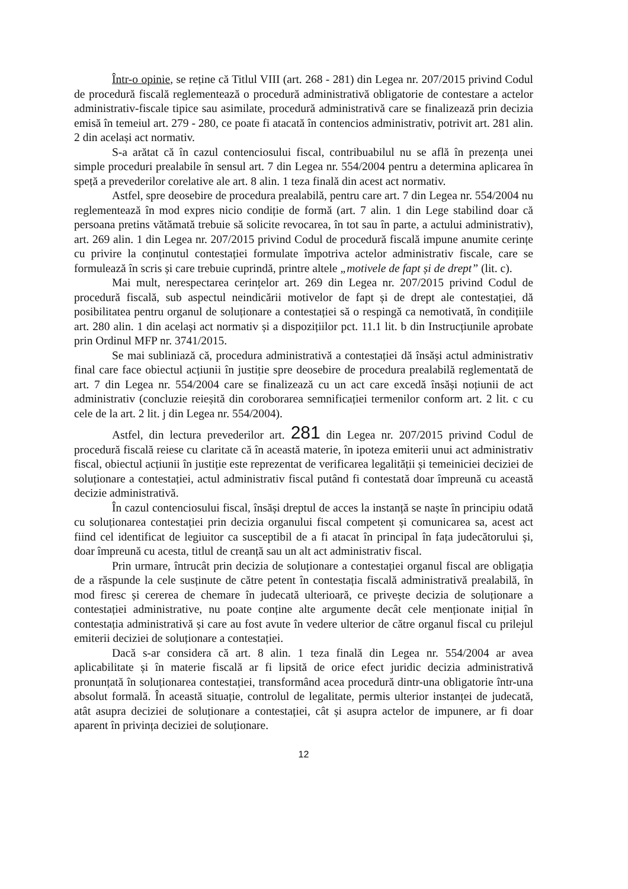Într-o opinie, se reține că Titlul VIII (art. 268 - 281) din Legea nr. 207/2015 privind Codul de procedură fiscală reglementează o procedură administrativă obligatorie de contestare a actelor administrativ-fiscale tipice sau asimilate, procedură administrativă care se finalizează prin decizia emisă în temeiul art. 279 - 280, ce poate fi atacată în contencios administrativ, potrivit art. 281 alin. 2 din același act normativ.
S-a arătat că în cazul contenciosului fiscal, contribuabilul nu se află în prezența unei simple proceduri prealabile în sensul art. 7 din Legea nr. 554/2004 pentru a determina aplicarea în speță a prevederilor corelative ale art. 8 alin. 1 teza finală din acest act normativ.
Astfel, spre deosebire de procedura prealabilă, pentru care art. 7 din Legea nr. 554/2004 nu reglementează în mod expres nicio condiție de formă (art. 7 alin. 1 din Lege stabilind doar că persoana pretins vătămată trebuie să solicite revocarea, în tot sau în parte, a actului administrativ), art. 269 alin. 1 din Legea nr. 207/2015 privind Codul de procedură fiscală impune anumite cerințe cu privire la conținutul contestației formulate împotriva actelor administrativ fiscale, care se formulează în scris și care trebuie cuprindă, printre altele „motivele de fapt și de drept” (lit. c).
Mai mult, nerespectarea cerințelor art. 269 din Legea nr. 207/2015 privind Codul de procedură fiscală, sub aspectul neindicării motivelor de fapt și de drept ale contestației, dă posibilitatea pentru organul de soluționare a contestației să o respingă ca nemotivată, în condițiile art. 280 alin. 1 din același act normativ și a dispozițiilor pct. 11.1 lit. b din Instrucțiunile aprobate prin Ordinul MFP nr. 3741/2015.
Se mai subliniază că, procedura administrativă a contestației dă însăși actul administrativ final care face obiectul acțiunii în justiție spre deosebire de procedura prealabilă reglementată de art. 7 din Legea nr. 554/2004 care se finalizează cu un act care excedă însăși noțiunii de act administrativ (concluzie reieșită din coroborarea semnificației termenilor conform art. 2 lit. c cu cele de la art. 2 lit. j din Legea nr. 554/2004).
Astfel, din lectura prevederilor art. 281 din Legea nr. 207/2015 privind Codul de procedură fiscală reiese cu claritate că în această materie, în ipoteza emiterii unui act administrativ fiscal, obiectul acțiunii în justiție este reprezentat de verificarea legalității și temeiniciei deciziei de soluționare a contestației, actul administrativ fiscal putând fi contestată doar împreună cu această decizie administrativă.
În cazul contenciosului fiscal, însăși dreptul de acces la instanță se naște în principiu odată cu soluționarea contestației prin decizia organului fiscal competent și comunicarea sa, acest act fiind cel identificat de legiuitor ca susceptibil de a fi atacat în principal în fața judecătorului și, doar împreună cu acesta, titlul de creanță sau un alt act administrativ fiscal.
Prin urmare, întrucât prin decizia de soluționare a contestației organul fiscal are obligația de a răspunde la cele susținute de către petent în contestația fiscală administrativă prealabilă, în mod firesc și cererea de chemare în judecată ulterioară, ce privește decizia de soluționare a contestației administrative, nu poate conține alte argumente decât cele menționate inițial în contestația administrativă și care au fost avute în vedere ulterior de către organul fiscal cu prilejul emiterii deciziei de soluționare a contestației.
Dacă s-ar considera că art. 8 alin. 1 teza finală din Legea nr. 554/2004 ar avea aplicabilitate și în materie fiscală ar fi lipsită de orice efect juridic decizia administrativă pronunțată în soluționarea contestației, transformând acea procedură dintr-una obligatorie într-una absolut formală. În această situație, controlul de legalitate, permis ulterior instanței de judecată, atât asupra deciziei de soluționare a contestației, cât și asupra actelor de impunere, ar fi doar aparent în privința deciziei de soluționare.
12